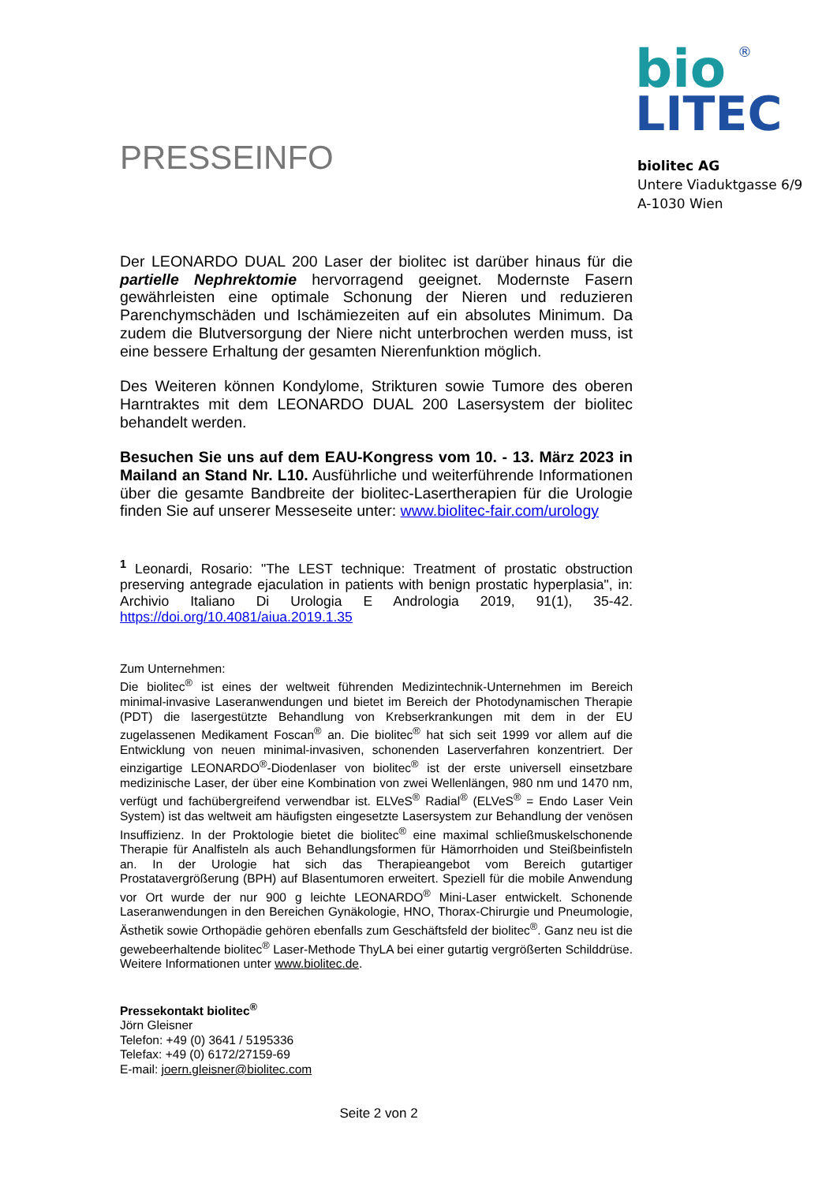®
bio
LITEC
PRESSEINFO
biolitec AG
Untere Viaduktgasse 6/9
A-1030 Wien
Der LEONARDO DUAL 200 Laser der biolitec ist darüber hinaus für die partielle Nephrektomie hervorragend geeignet. Modernste Fasern gewährleisten eine optimale Schonung der Nieren und reduzieren Parenchymschäden und Ischämiezeiten auf ein absolutes Minimum. Da zudem die Blutversorgung der Niere nicht unterbrochen werden muss, ist eine bessere Erhaltung der gesamten Nierenfunktion möglich.
Des Weiteren können Kondylome, Strikturen sowie Tumore des oberen Harntraktes mit dem LEONARDO DUAL 200 Lasersystem der biolitec behandelt werden.
Besuchen Sie uns auf dem EAU-Kongress vom 10. - 13. März 2023 in Mailand an Stand Nr. L10. Ausführliche und weiterführende Informationen über die gesamte Bandbreite der biolitec-Lasertherapien für die Urologie finden Sie auf unserer Messeseite unter: www.biolitec-fair.com/urology
<sup>1</sup> Leonardi, Rosario: "The LEST technique: Treatment of prostatic obstruction preserving antegrade ejaculation in patients with benign prostatic hyperplasia", in: Archivio Italiano Di Urologia E Andrologia 2019, 91(1), 35-42. https://doi.org/10.4081/aiua.2019.1.35
Zum Unternehmen:
Die biolitec<sup>®</sup> ist eines der weltweit führenden Medizintechnik-Unternehmen im Bereich minimal-invasive Laseranwendungen und bietet im Bereich der Photodynamischen Therapie (PDT) die lasergestützte Behandlung von Krebserkrankungen mit dem in der EU zugelassenen Medikament Foscan<sup>®</sup> an. Die biolitec<sup>®</sup> hat sich seit 1999 vor allem auf die Entwicklung von neuen minimal-invasiven, schonenden Laserverfahren konzentriert. Der einzigartige LEONARDO<sup>®</sup>-Diodenlaser von biolitec<sup>®</sup> ist der erste universell einsetzbare medizinische Laser, der über eine Kombination von zwei Wellenlängen, 980 nm und 1470 nm, verfügt und fachübergreifend verwendbar ist. ELVeS<sup>®</sup> Radial<sup>®</sup> (ELVeS<sup>®</sup> = Endo Laser Vein System) ist das weltweit am häufigsten eingesetzte Lasersystem zur Behandlung der venösen Insuffizienz. In der Proktologie bietet die biolitec<sup>®</sup> eine maximal schließmuskelschonende Therapie für Analfisteln als auch Behandlungsformen für Hämorrhoiden und Steißbeinfisteln an. In der Urologie hat sich das Therapieangebot vom Bereich gutartiger Prostatavergrößerung (BPH) auf Blasentumoren erweitert. Speziell für die mobile Anwendung vor Ort wurde der nur 900 g leichte LEONARDO<sup>®</sup> Mini-Laser entwickelt. Schonende Laseranwendungen in den Bereichen Gynäkologie, HNO, Thorax-Chirurgie und Pneumologie, Ästhetik sowie Orthopädie gehören ebenfalls zum Geschäftsfeld der biolitec<sup>®</sup>. Ganz neu ist die gewebeerhaltende biolitec<sup>®</sup> Laser-Methode ThyLA bei einer gutartig vergrößerten Schilddrüse. Weitere Informationen unter www.biolitec.de.
Pressekontakt biolitec<sup>®</sup>
Jörn Gleisner
Telefon: +49 (0) 3641 / 5195336
Telefax: +49 (0) 6172/27159-69
E-mail: joern.gleisner@biolitec.com
Seite 2 von 2